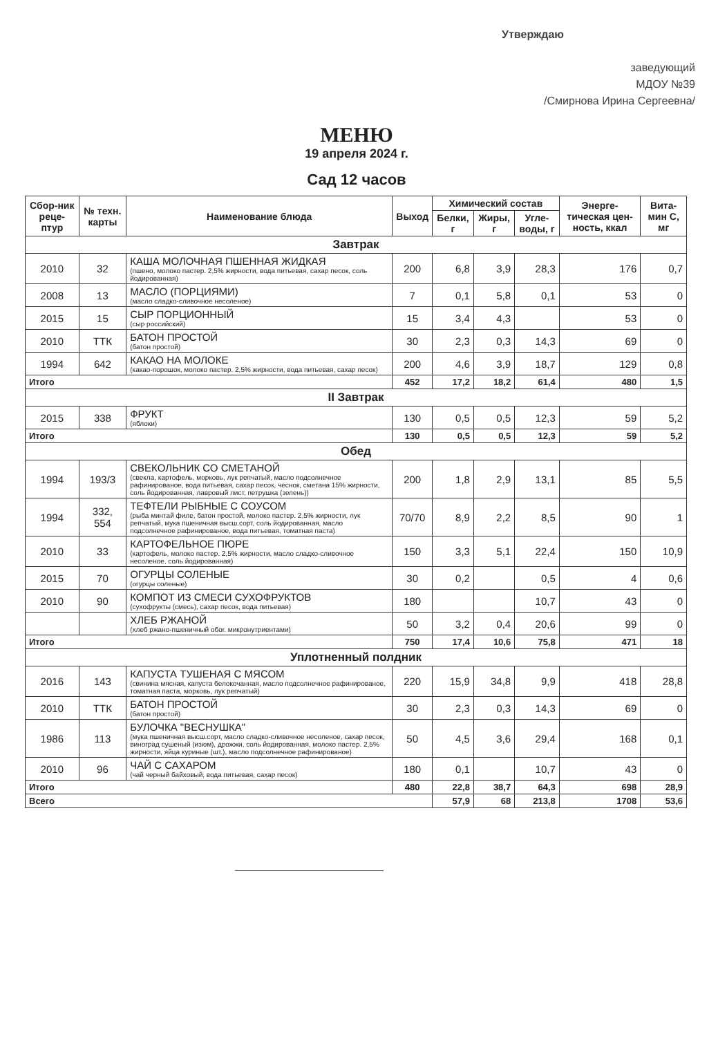Утверждаю
заведующий
МДОУ №39
/Смирнова Ирина Сергеевна/
МЕНЮ
19 апреля 2024 г.
Сад 12 часов
| Сбор-ник реце-птур | № техн. карты | Наименование блюда | Выход | Химический состав | | | Энерге-тическая цен-ность, ккал | Вита-мин С, мг |
| --- | --- | --- | --- | --- | --- | --- | --- | --- |
| | | | | Белки, г | Жиры, г | Угле-воды, г | | |
| Завтрак | | | | | | | | |
| 2010 | 32 | КАША МОЛОЧНАЯ ПШЕННАЯ ЖИДКАЯ (пшено, молоко пастер. 2,5% жирности, вода питьевая, сахар песок, соль йодированная) | 200 | 6,8 | 3,9 | 28,3 | 176 | 0,7 |
| 2008 | 13 | МАСЛО (ПОРЦИЯМИ) (масло сладко-сливочное несоленое) | 7 | 0,1 | 5,8 | 0,1 | 53 | 0 |
| 2015 | 15 | СЫР ПОРЦИОННЫЙ (сыр российский) | 15 | 3,4 | 4,3 | | 53 | 0 |
| 2010 | ТТК | БАТОН ПРОСТОЙ (батон простой) | 30 | 2,3 | 0,3 | 14,3 | 69 | 0 |
| 1994 | 642 | КАКАО НА МОЛОКЕ (какао-порошок, молоко пастер. 2,5% жирности, вода питьевая, сахар песок) | 200 | 4,6 | 3,9 | 18,7 | 129 | 0,8 |
| Итого | | | 452 | 17,2 | 18,2 | 61,4 | 480 | 1,5 |
| II Завтрак | | | | | | | | |
| 2015 | 338 | ФРУКТ (яблоки) | 130 | 0,5 | 0,5 | 12,3 | 59 | 5,2 |
| Итого | | | 130 | 0,5 | 0,5 | 12,3 | 59 | 5,2 |
| Обед | | | | | | | | |
| 1994 | 193/3 | СВЕКОЛЬНИК СО СМЕТАНОЙ (свекла, картофель, морковь, лук репчатый, масло подсолнечное рафинированое, вода питьевая, сахар песок, чеснок, сметана 15% жирности, соль йодированная, лавровый лист, петрушка (зелень)) | 200 | 1,8 | 2,9 | 13,1 | 85 | 5,5 |
| 1994 | 332, 554 | ТЕФТЕЛИ РЫБНЫЕ С СОУСОМ (рыба минтай филе, батон простой, молоко пастер. 2,5% жирности, лук репчатый, мука пшеничная высш.сорт, соль йодированная, масло подсолнечное рафинированое, вода питьевая, томатная паста) | 70/70 | 8,9 | 2,2 | 8,5 | 90 | 1 |
| 2010 | 33 | КАРТОФЕЛЬНОЕ ПЮРЕ (картофель, молоко пастер. 2,5% жирности, масло сладко-сливочное несоленое, соль йодированная) | 150 | 3,3 | 5,1 | 22,4 | 150 | 10,9 |
| 2015 | 70 | ОГУРЦЫ СОЛЕНЫЕ (огурцы соленые) | 30 | 0,2 | | 0,5 | 4 | 0,6 |
| 2010 | 90 | КОМПОТ ИЗ СМЕСИ СУХОФРУКТОВ (сухофрукты (смесь), сахар песок, вода питьевая) | 180 | | | 10,7 | 43 | 0 |
| | | ХЛЕБ РЖАНОЙ (хлеб ржано-пшеничный обог. микронутриентами) | 50 | 3,2 | 0,4 | 20,6 | 99 | 0 |
| Итого | | | 750 | 17,4 | 10,6 | 75,8 | 471 | 18 |
| Уплотненный полдник | | | | | | | | |
| 2016 | 143 | КАПУСТА ТУШЕНАЯ С МЯСОМ (свинина мясная, капуста белокочанная, масло подсолнечное рафинированое, томатная паста, морковь, лук репчатый) | 220 | 15,9 | 34,8 | 9,9 | 418 | 28,8 |
| 2010 | ТТК | БАТОН ПРОСТОЙ (батон простой) | 30 | 2,3 | 0,3 | 14,3 | 69 | 0 |
| 1986 | 113 | БУЛОЧКА "ВЕСНУШКА" (мука пшеничная высш.сорт, масло сладко-сливочное несоленое, сахар песок, виноград сушеный (изюм), дрожжи, соль йодированная, молоко пастер. 2,5% жирности, яйца куриные (шт.), масло подсолнечное рафинированое) | 50 | 4,5 | 3,6 | 29,4 | 168 | 0,1 |
| 2010 | 96 | ЧАЙ С САХАРОМ (чай черный байховый, вода питьевая, сахар песок) | 180 | 0,1 | | 10,7 | 43 | 0 |
| Итого | | | 480 | 22,8 | 38,7 | 64,3 | 698 | 28,9 |
| Всего | | | | 57,9 | 68 | 213,8 | 1708 | 53,6 |